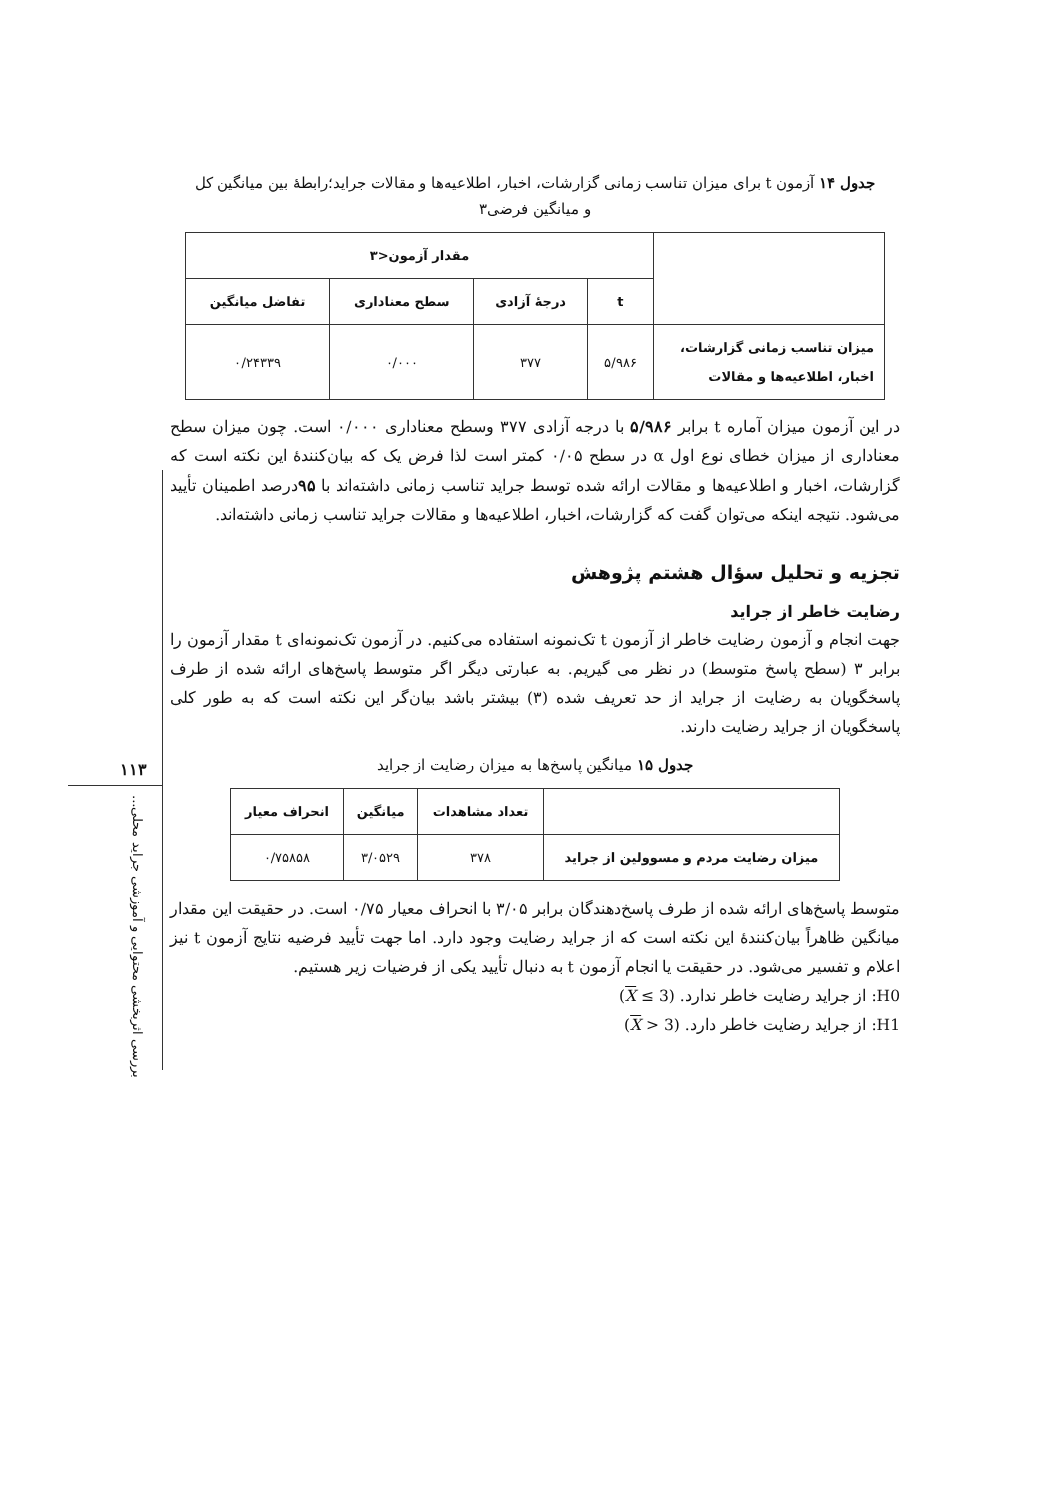۱۱۳
بررسی اثربخشی محتوایی و آموزشی جراید محلی...
جدول ۱۴ آزمون t برای میزان تناسب زمانی گزارشات، اخبار، اطلاعیه‌ها و مقالات جراید؛رابطهٔ بین میانگین کل و میانگین فرضی۳
| | مقدار آزمون<۳ | | | |
| --- | --- | --- | --- | --- |
| | t | درجهٔ آزادی | سطح معناداری | تفاضل میانگین |
| میزان تناسب زمانی گزارشات، اخبار، اطلاعیه‌ها و مقالات | ۵/۹۸۶ | ۳۷۷ | ۰/۰۰۰ | ۰/۲۴۳۳۹ |
در این آزمون میزان آماره t برابر ۵/۹۸۶ با درجه آزادی ۳۷۷ وسطح معناداری ۰/۰۰۰ است. چون میزان سطح معناداری از میزان خطای نوع اول α در سطح ۰/۰۵ کمتر است لذا فرض یک که بیان‌کنندهٔ این نکته است که گزارشات، اخبار و اطلاعیه‌ها و مقالات ارائه شده توسط جراید تناسب زمانی داشته‌اند با ۹۵درصد اطمینان تأیید می‌شود. نتیجه اینکه می‌توان گفت که گزارشات، اخبار، اطلاعیه‌ها و مقالات جراید تناسب زمانی داشته‌اند.
تجزیه و تحلیل سؤال هشتم پژوهش
رضایت خاطر از جراید
جهت انجام و آزمون رضایت خاطر از آزمون t تک‌نمونه استفاده می‌کنیم. در آزمون تک‌نمونه‌ای t مقدار آزمون را برابر ۳ (سطح پاسخ متوسط) در نظر می گیریم. به عبارتی دیگر اگر متوسط پاسخ‌های ارائه شده از طرف پاسخگویان به رضایت از جراید از حد تعریف شده (۳) بیشتر باشد بیان‌گر این نکته است که به طور کلی پاسخگویان از جراید رضایت دارند.
جدول ۱۵ میانگین پاسخ‌ها به میزان رضایت از جراید
| | تعداد مشاهدات | میانگین | انحراف معیار |
| --- | --- | --- | --- |
| میزان رضایت مردم و مسوولین از جراید | ۳۷۸ | ۳/۰۵۲۹ | ۰/۷۵۸۵۸ |
متوسط پاسخ‌های ارائه شده از طرف پاسخ‌دهندگان برابر ۳/۰۵ با انحراف معیار ۰/۷۵ است. در حقیقت این مقدار میانگین ظاهراً بیان‌کنندهٔ این نکته است که از جراید رضایت وجود دارد. اما جهت تأیید فرضیه نتایج آزمون t نیز اعلام و تفسیر می‌شود. در حقیقت یا انجام آزمون t به دنبال تأیید یکی از فرضیات زیر هستیم.
H0: از جراید رضایت خاطر ندارد. (X ≤ 3)
H1: از جراید رضایت خاطر دارد. (X > 3)